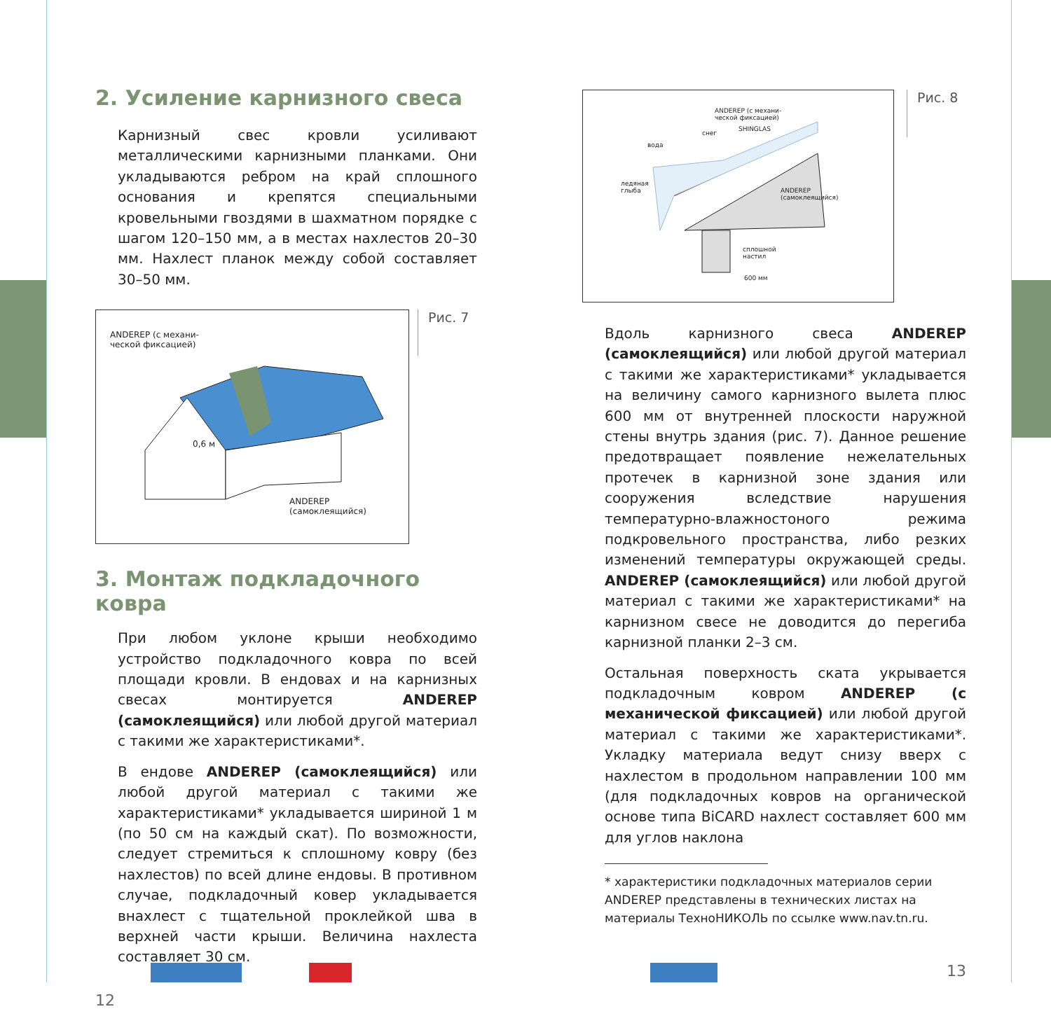2. Усиление карнизного свеса
Карнизный свес кровли усиливают металлическими карнизными планками. Они укладываются ребром на край сплошного основания и крепятся специальными кровельными гвоздями в шахматном порядке с шагом 120–150 мм, а в местах нахлестов 20–30 мм. Нахлест планок между собой составляет 30–50 мм.
ANDEREP (с механи-
ческой фиксацией)
0,6 м
ANDEREP
(самоклеящийся)
Рис. 7
3. Монтаж подкладочного ковра
При любом уклоне крыши необходимо устройство подкладочного ковра по всей площади кровли. В ендовах и на карнизных свесах монтируется ANDEREP (самоклеящийся) или любой другой материал с такими же характеристиками*.
В ендове ANDEREP (самоклеящийся) или любой другой материал с такими же характеристиками* укладывается шириной 1 м (по 50 см на каждый скат). По возможности, следует стремиться к сплошному ковру (без нахлестов) по всей длине ендовы. В противном случае, подкладочный ковер укладывается внахлест с тщательной проклейкой шва в верхней части крыши. Величина нахлеста составляет 30 см.
12
ANDEREP (с механи-
ческой фиксацией)
снег
SHINGLAS
вода
ледяная
глыба
ANDEREP
(самоклеящийся)
сплошной
настил
600 мм
Рис. 8
Вдоль карнизного свеса ANDEREP (самоклеящийся) или любой другой материал с такими же характеристиками* укладывается на величину самого карнизного вылета плюс 600 мм от внутренней плоскости наружной стены внутрь здания (рис. 7). Данное решение предотвращает появление нежелательных протечек в карнизной зоне здания или сооружения вследствие нарушения температурно-влажностоного режима подкровельного пространства, либо резких изменений температуры окружающей среды. ANDEREP (самоклеящийся) или любой другой материал с такими же характеристиками* на карнизном свесе не доводится до перегиба карнизной планки 2–3 см.
Остальная поверхность ската укрывается подкладочным ковром ANDEREP (с механической фиксацией) или любой другой материал с такими же характеристиками*. Укладку материала ведут снизу вверх с нахлестом в продольном направлении 100 мм (для подкладочных ковров на органической основе типа BiCARD нахлест составляет 600 мм для углов наклона
* характеристики подкладочных материалов серии ANDEREP представлены в технических листах на материалы ТехноНИКОЛЬ по ссылке www.nav.tn.ru.
13